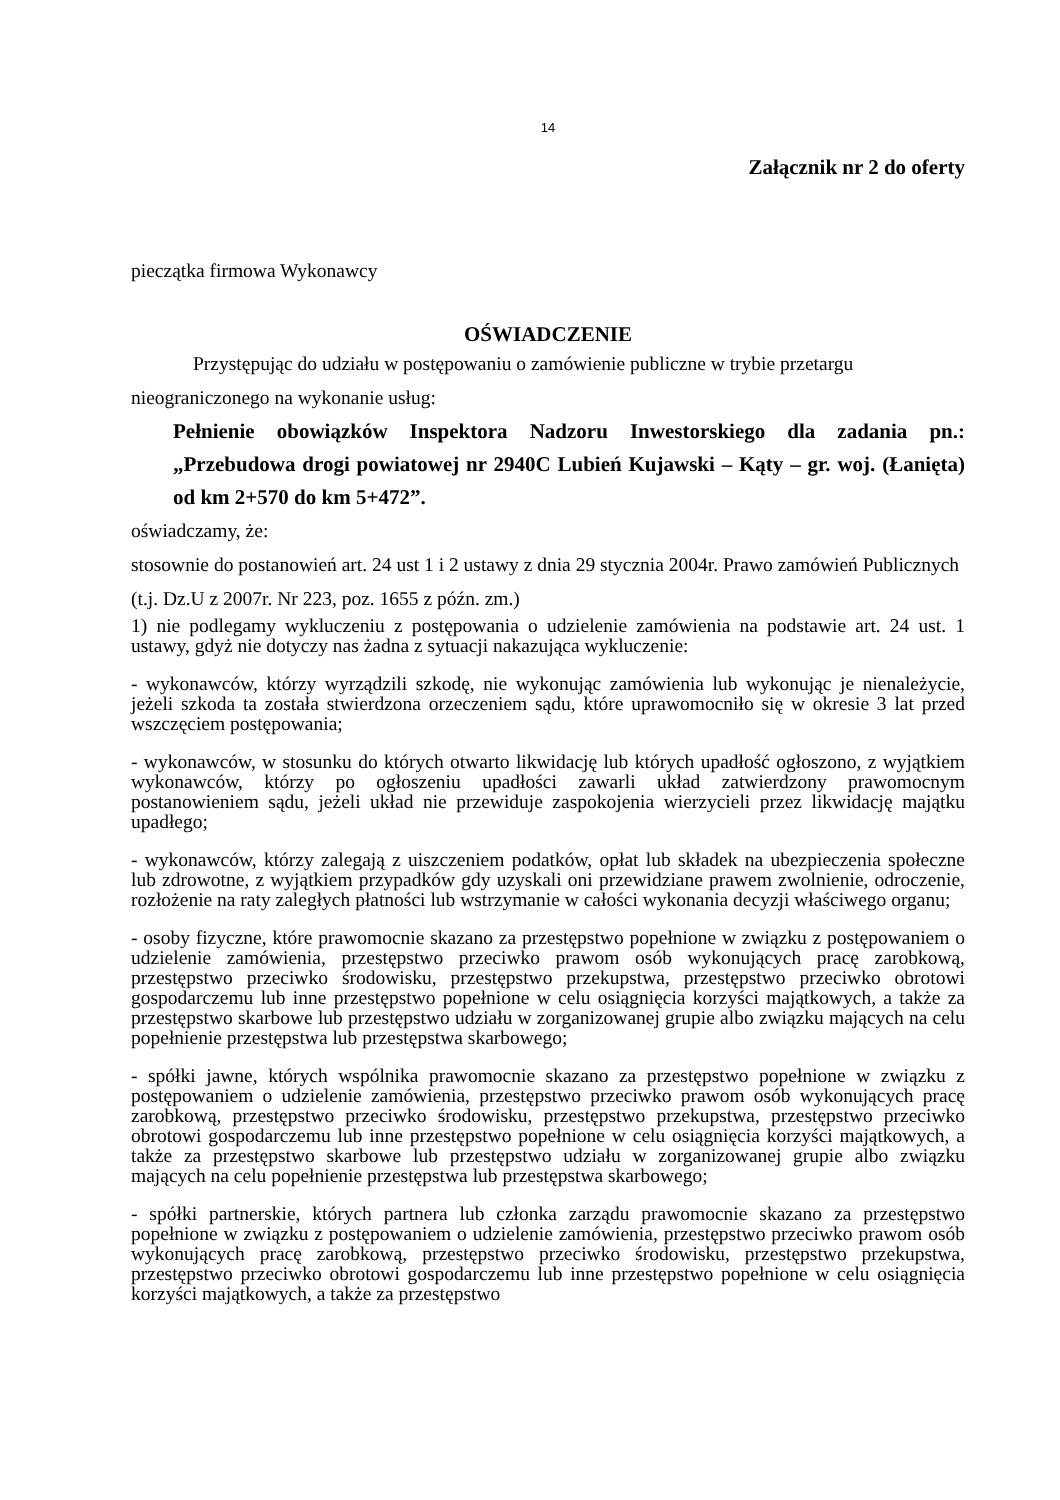14
Załącznik nr 2 do oferty
pieczątka firmowa Wykonawcy
OŚWIADCZENIE
Przystępując do udziału w postępowaniu o zamówienie publiczne w trybie przetargu nieograniczonego na wykonanie usług:
Pełnienie obowiązków Inspektora Nadzoru Inwestorskiego dla zadania pn.: „Przebudowa drogi powiatowej nr 2940C Lubień Kujawski – Kąty – gr. woj. (Łanięta) od km 2+570 do km 5+472”.
oświadczamy, że:
stosownie do postanowień art. 24 ust 1 i 2 ustawy z dnia 29 stycznia 2004r. Prawo zamówień Publicznych (t.j. Dz.U z 2007r. Nr 223, poz. 1655 z późn. zm.)
1) nie podlegamy wykluczeniu z postępowania o udzielenie zamówienia na podstawie art. 24 ust. 1 ustawy, gdyż nie dotyczy nas żadna z sytuacji nakazująca wykluczenie:
- wykonawców, którzy wyrządzili szkodę, nie wykonując zamówienia lub wykonując je nienależycie, jeżeli szkoda ta została stwierdzona orzeczeniem sądu, które uprawomocniło się w okresie 3 lat przed wszczęciem postępowania;
- wykonawców, w stosunku do których otwarto likwidację lub których upadłość ogłoszono, z wyjątkiem wykonawców, którzy po ogłoszeniu upadłości zawarli układ zatwierdzony prawomocnym postanowieniem sądu, jeżeli układ nie przewiduje zaspokojenia wierzycieli przez likwidację majątku upadłego;
- wykonawców, którzy zalegają z uiszczeniem podatków, opłat lub składek na ubezpieczenia społeczne lub zdrowotne, z wyjątkiem przypadków gdy uzyskali oni przewidziane prawem zwolnienie, odroczenie, rozłożenie na raty zaległych płatności lub wstrzymanie w całości wykonania decyzji właściwego organu;
- osoby fizyczne, które prawomocnie skazano za przestępstwo popełnione w związku z postępowaniem o udzielenie zamówienia, przestępstwo przeciwko prawom osób wykonujących pracę zarobkową, przestępstwo przeciwko środowisku, przestępstwo przekupstwa, przestępstwo przeciwko obrotowi gospodarczemu lub inne przestępstwo popełnione w celu osiągnięcia korzyści majątkowych, a także za przestępstwo skarbowe lub przestępstwo udziału w zorganizowanej grupie albo związku mających na celu popełnienie przestępstwa lub przestępstwa skarbowego;
- spółki jawne, których wspólnika prawomocnie skazano za przestępstwo popełnione w związku z postępowaniem o udzielenie zamówienia, przestępstwo przeciwko prawom osób wykonujących pracę zarobkową, przestępstwo przeciwko środowisku, przestępstwo przekupstwa, przestępstwo przeciwko obrotowi gospodarczemu lub inne przestępstwo popełnione w celu osiągnięcia korzyści majątkowych, a także za przestępstwo skarbowe lub przestępstwo udziału w zorganizowanej grupie albo związku mających na celu popełnienie przestępstwa lub przestępstwa skarbowego;
- spółki partnerskie, których partnera lub członka zarządu prawomocnie skazano za przestępstwo popełnione w związku z postępowaniem o udzielenie zamówienia, przestępstwo przeciwko prawom osób wykonujących pracę zarobkową, przestępstwo przeciwko środowisku, przestępstwo przekupstwa, przestępstwo przeciwko obrotowi gospodarczemu lub inne przestępstwo popełnione w celu osiągnięcia korzyści majątkowych, a także za przestępstwo